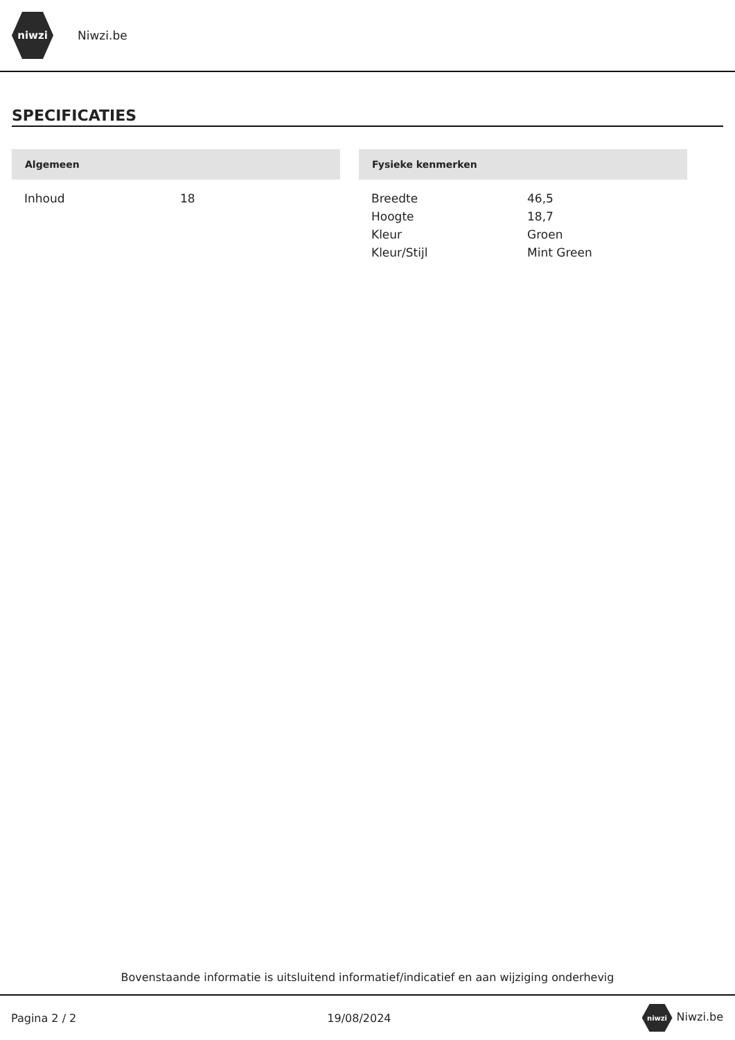niwzi
Niwzi.be
SPECIFICATIES
Algemeen
| Inhoud | 18 |
Fysieke kenmerken
| Breedte | 46,5 |
| Hoogte | 18,7 |
| Kleur | Groen |
| Kleur/Stijl | Mint Green |
Bovenstaande informatie is uitsluitend informatief/indicatief en aan wijziging onderhevig
Pagina 2 / 2 19/08/2024 niwzi Niwzi.be